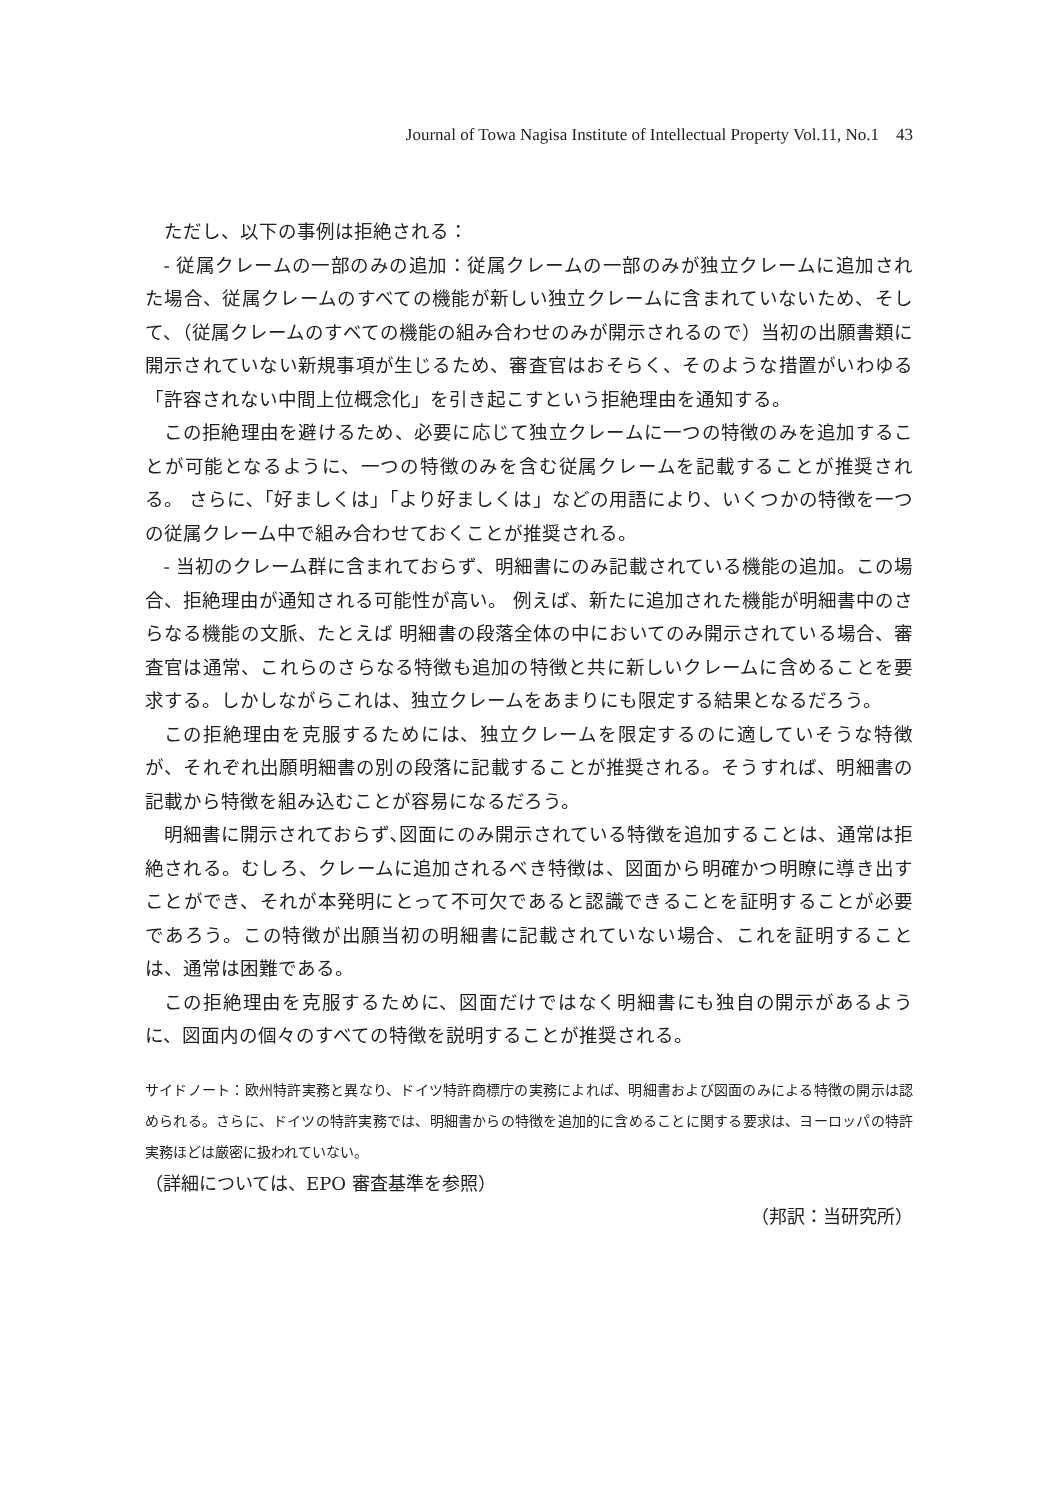Journal of Towa Nagisa Institute of Intellectual Property Vol.11, No.1　43
ただし、以下の事例は拒絶される：
- 従属クレームの一部のみの追加：従属クレームの一部のみが独立クレームに追加された場合、従属クレームのすべての機能が新しい独立クレームに含まれていないため、そして、（従属クレームのすべての機能の組み合わせのみが開示されるので）当初の出願書類に開示されていない新規事項が生じるため、審査官はおそらく、そのような措置がいわゆる「許容されない中間上位概念化」を引き起こすという拒絶理由を通知する。
この拒絶理由を避けるため、必要に応じて独立クレームに一つの特徴のみを追加することが可能となるように、一つの特徴のみを含む従属クレームを記載することが推奨される。 さらに､「好ましくは」「より好ましくは」などの用語により、いくつかの特徴を一つの従属クレーム中で組み合わせておくことが推奨される。
- 当初のクレーム群に含まれておらず、明細書にのみ記載されている機能の追加。この場合、拒絶理由が通知される可能性が高い。 例えば、新たに追加された機能が明細書中のさらなる機能の文脈、たとえば 明細書の段落全体の中においてのみ開示されている場合、審査官は通常、これらのさらなる特徴も追加の特徴と共に新しいクレームに含めることを要求する。しかしながらこれは、独立クレームをあまりにも限定する結果となるだろう。
この拒絶理由を克服するためには、独立クレームを限定するのに適していそうな特徴が、それぞれ出願明細書の別の段落に記載することが推奨される。そうすれば、明細書の記載から特徴を組み込むことが容易になるだろう。
明細書に開示されておらず､図面にのみ開示されている特徴を追加することは、通常は拒絶される。むしろ、クレームに追加されるべき特徴は、図面から明確かつ明瞭に導き出すことができ、それが本発明にとって不可欠であると認識できることを証明することが必要であろう。この特徴が出願当初の明細書に記載されていない場合、これを証明することは、通常は困難である。
この拒絶理由を克服するために、図面だけではなく明細書にも独自の開示があるように、図面内の個々のすべての特徴を説明することが推奨される。
サイドノート：欧州特許実務と異なり、ドイツ特許商標庁の実務によれば、明細書および図面のみによる特徴の開示は認められる。さらに、ドイツの特許実務では、明細書からの特徴を追加的に含めることに関する要求は、ヨーロッパの特許実務ほどは厳密に扱われていない。
（詳細については、EPO 審査基準を参照）
（邦訳：当研究所）